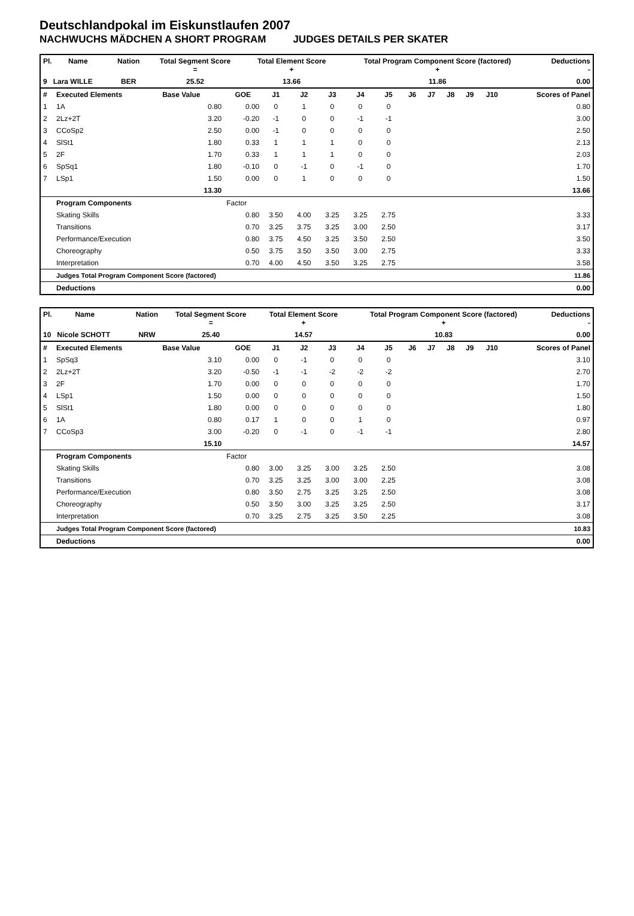Deutschlandpokal im Eiskunstlaufen 2007
NACHWUCHS MÄDCHEN A SHORT PROGRAM JUDGES DETAILS PER SKATER
| Pl. | Name | Nation | Total Segment Score = | Total Element Score + | Total Program Component Score (factored) + | Deductions - |
| --- | --- | --- | --- | --- | --- | --- |
| 9 Lara WILLE | | BER | 25.52 | 13.66 | 11.86 | 0.00 |
| # | Executed Elements | Base Value | GOE | J1 | J2 | J3 | J4 | J5 | J6 | J7 | J8 | J9 | J10 | Scores of Panel |
| --- | --- | --- | --- | --- | --- | --- | --- | --- | --- | --- | --- | --- | --- | --- |
| 1 | 1A | 0.80 | 0.00 | 0 | 1 | 0 | 0 | 0 | | | | | | 0.80 |
| 2 | 2Lz+2T | 3.20 | -0.20 | -1 | 0 | 0 | -1 | -1 | | | | | | 3.00 |
| 3 | CCoSp2 | 2.50 | 0.00 | -1 | 0 | 0 | 0 | 0 | | | | | | 2.50 |
| 4 | SlSt1 | 1.80 | 0.33 | 1 | 1 | 1 | 0 | 0 | | | | | | 2.13 |
| 5 | 2F | 1.70 | 0.33 | 1 | 1 | 1 | 0 | 0 | | | | | | 2.03 |
| 6 | SpSq1 | 1.80 | -0.10 | 0 | -1 | 0 | -1 | 0 | | | | | | 1.70 |
| 7 | LSp1 | 1.50 | 0.00 | 0 | 1 | 0 | 0 | 0 | | | | | | 1.50 |
| | | 13.30 | | | | | | | | | | | | 13.66 |
| | Program Components | | Factor | | | | | | | | | | | |
| | Skating Skills | | 0.80 | 3.50 | 4.00 | 3.25 | 3.25 | 2.75 | | | | | | 3.33 |
| | Transitions | | 0.70 | 3.25 | 3.75 | 3.25 | 3.00 | 2.50 | | | | | | 3.17 |
| | Performance/Execution | | 0.80 | 3.75 | 4.50 | 3.25 | 3.50 | 2.50 | | | | | | 3.50 |
| | Choreography | | 0.50 | 3.75 | 3.50 | 3.50 | 3.00 | 2.75 | | | | | | 3.33 |
| | Interpretation | | 0.70 | 4.00 | 4.50 | 3.50 | 3.25 | 2.75 | | | | | | 3.58 |
| | Judges Total Program Component Score (factored) | | | | | | | | | | | | | 11.86 |
| | Deductions | | | | | | | | | | | | | 0.00 |
| Pl. | Name | Nation | Total Segment Score = | Total Element Score + | Total Program Component Score (factored) + | Deductions - |
| --- | --- | --- | --- | --- | --- | --- |
| 10 Nicole SCHOTT | | NRW | 25.40 | 14.57 | 10.83 | 0.00 |
| # | Executed Elements | Base Value | GOE | J1 | J2 | J3 | J4 | J5 | J6 | J7 | J8 | J9 | J10 | Scores of Panel |
| --- | --- | --- | --- | --- | --- | --- | --- | --- | --- | --- | --- | --- | --- | --- |
| 1 | SpSq3 | 3.10 | 0.00 | 0 | -1 | 0 | 0 | 0 | | | | | | 3.10 |
| 2 | 2Lz+2T | 3.20 | -0.50 | -1 | -1 | -2 | -2 | -2 | | | | | | 2.70 |
| 3 | 2F | 1.70 | 0.00 | 0 | 0 | 0 | 0 | 0 | | | | | | 1.70 |
| 4 | LSp1 | 1.50 | 0.00 | 0 | 0 | 0 | 0 | 0 | | | | | | 1.50 |
| 5 | SlSt1 | 1.80 | 0.00 | 0 | 0 | 0 | 0 | 0 | | | | | | 1.80 |
| 6 | 1A | 0.80 | 0.17 | 1 | 0 | 0 | 1 | 0 | | | | | | 0.97 |
| 7 | CCoSp3 | 3.00 | -0.20 | 0 | -1 | 0 | -1 | -1 | | | | | | 2.80 |
| | | 15.10 | | | | | | | | | | | | 14.57 |
| | Program Components | | Factor | | | | | | | | | | | |
| | Skating Skills | | 0.80 | 3.00 | 3.25 | 3.00 | 3.25 | 2.50 | | | | | | 3.08 |
| | Transitions | | 0.70 | 3.25 | 3.25 | 3.00 | 3.00 | 2.25 | | | | | | 3.08 |
| | Performance/Execution | | 0.80 | 3.50 | 2.75 | 3.25 | 3.25 | 2.50 | | | | | | 3.08 |
| | Choreography | | 0.50 | 3.50 | 3.00 | 3.25 | 3.25 | 2.50 | | | | | | 3.17 |
| | Interpretation | | 0.70 | 3.25 | 2.75 | 3.25 | 3.50 | 2.25 | | | | | | 3.08 |
| | Judges Total Program Component Score (factored) | | | | | | | | | | | | | 10.83 |
| | Deductions | | | | | | | | | | | | | 0.00 |